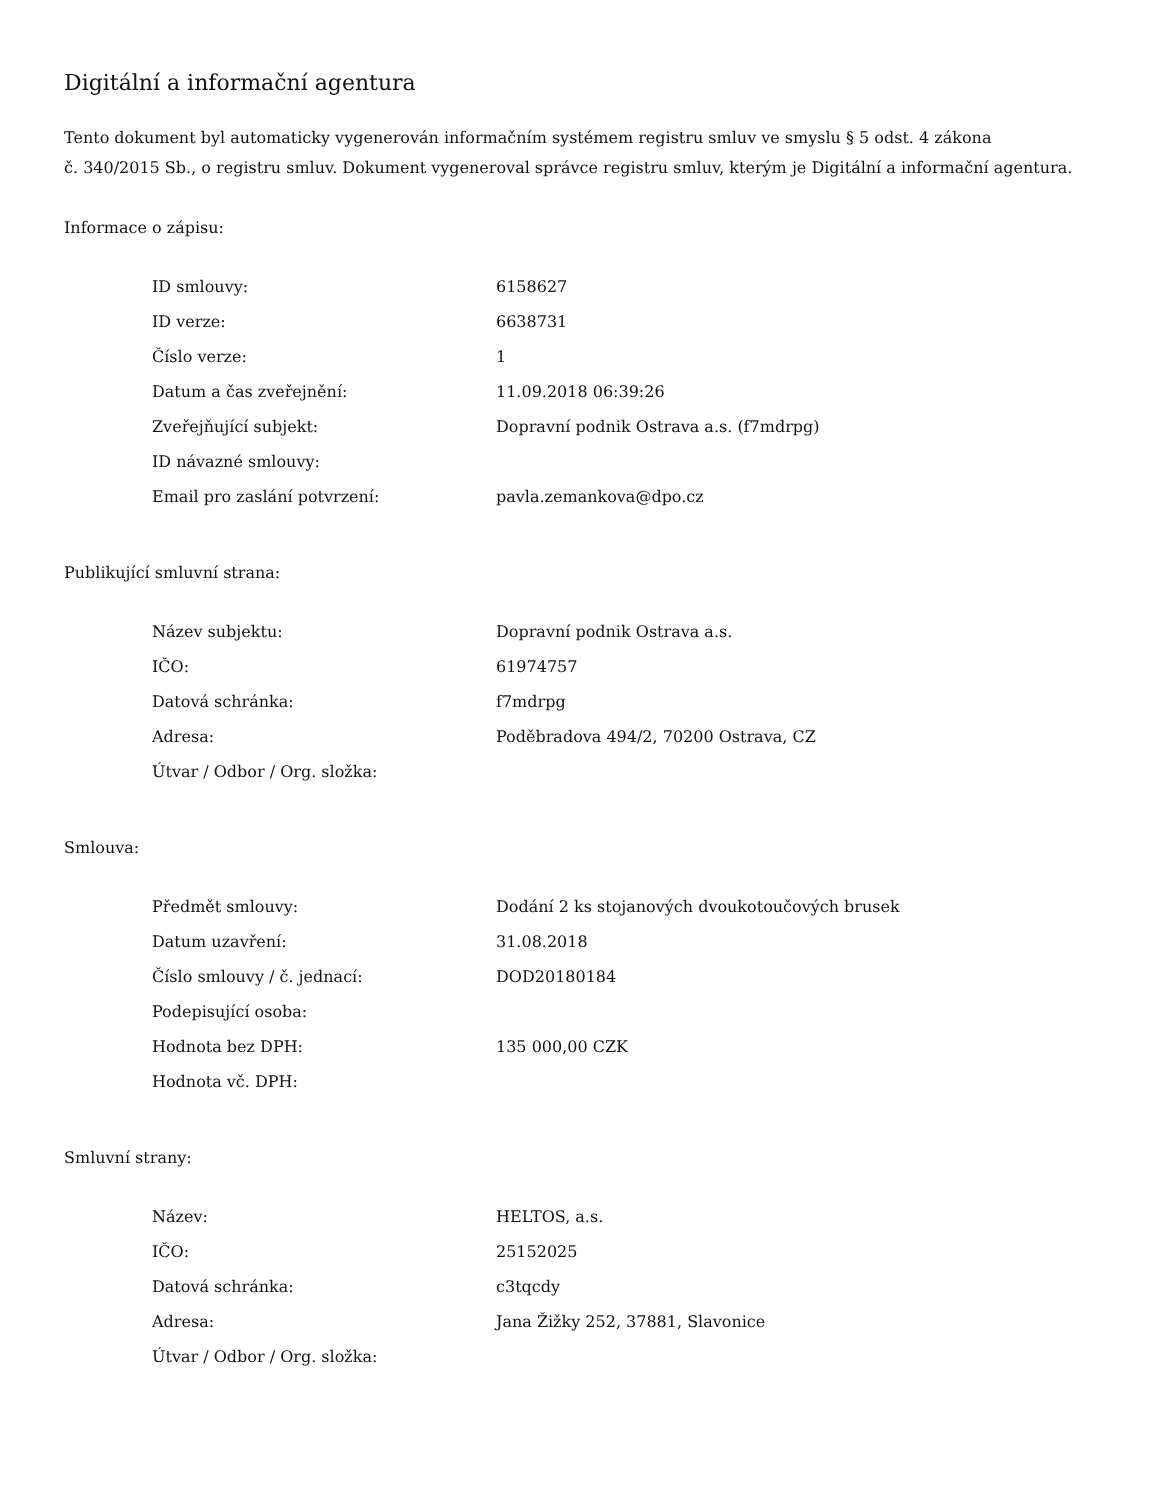Digitální a informační agentura
Tento dokument byl automaticky vygenerován informačním systémem registru smluv ve smyslu § 5 odst. 4 zákona
č. 340/2015 Sb., o registru smluv. Dokument vygeneroval správce registru smluv, kterým je Digitální a informační agentura.
Informace o zápisu:
| ID smlouvy: | 6158627 |
| ID verze: | 6638731 |
| Číslo verze: | 1 |
| Datum a čas zveřejnění: | 11.09.2018 06:39:26 |
| Zveřejňující subjekt: | Dopravní podnik Ostrava a.s. (f7mdrpg) |
| ID návazné smlouvy: | |
| Email pro zaslání potvrzení: | pavla.zemankova@dpo.cz |
Publikující smluvní strana:
| Název subjektu: | Dopravní podnik Ostrava a.s. |
| IČO: | 61974757 |
| Datová schránka: | f7mdrpg |
| Adresa: | Poděbradova 494/2, 70200 Ostrava, CZ |
| Útvar / Odbor / Org. složka: | |
Smlouva:
| Předmět smlouvy: | Dodání 2 ks stojanových dvoukotoučových brusek |
| Datum uzavření: | 31.08.2018 |
| Číslo smlouvy / č. jednací: | DOD20180184 |
| Podepisující osoba: | |
| Hodnota bez DPH: | 135 000,00 CZK |
| Hodnota vč. DPH: | |
Smluvní strany:
| Název: | HELTOS, a.s. |
| IČO: | 25152025 |
| Datová schránka: | c3tqcdy |
| Adresa: | Jana Žižky 252, 37881, Slavonice |
| Útvar / Odbor / Org. složka: | |